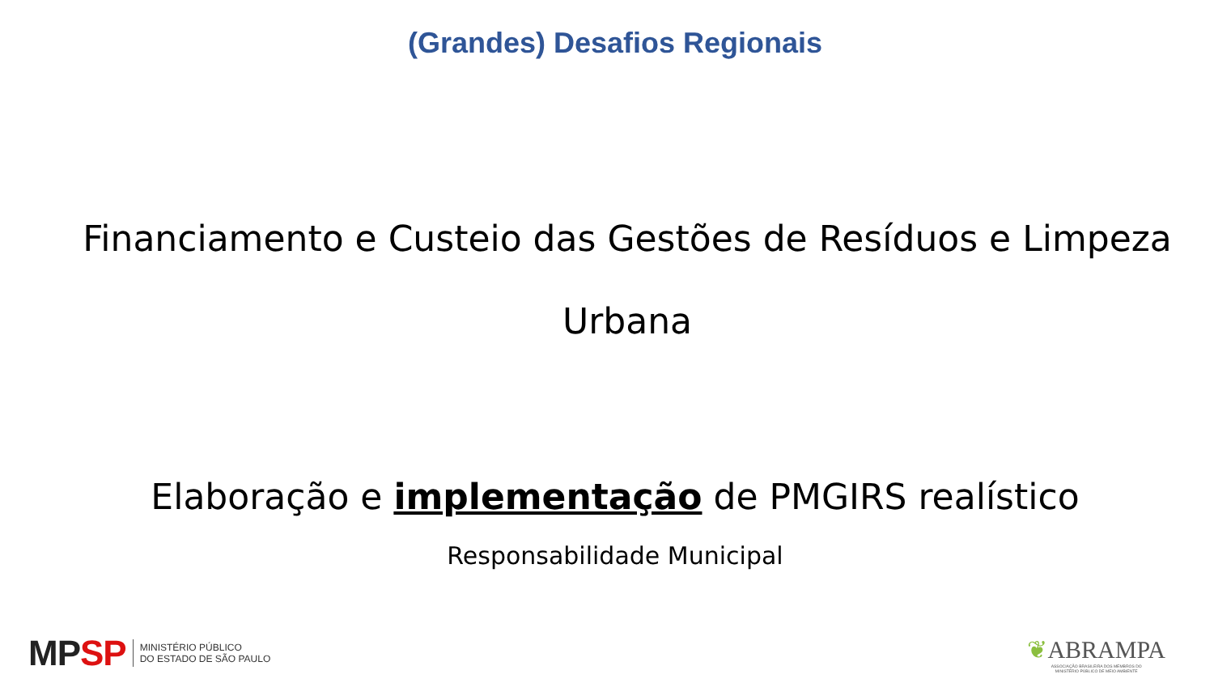(Grandes) Desafios Regionais
Financiamento e Custeio das Gestões de Resíduos e Limpeza Urbana
Elaboração e implementação de PMGIRS realístico
Responsabilidade Municipal
MP SP MINISTÉRIO PÚBLICO
DO ESTADO DE SÃO PAULO
❦ABRAMPA
ASSOCIAÇÃO BRASILEIRA DOS MEMBROS DO
MINISTÉRIO PÚBLICO DE MEIO AMBIENTE